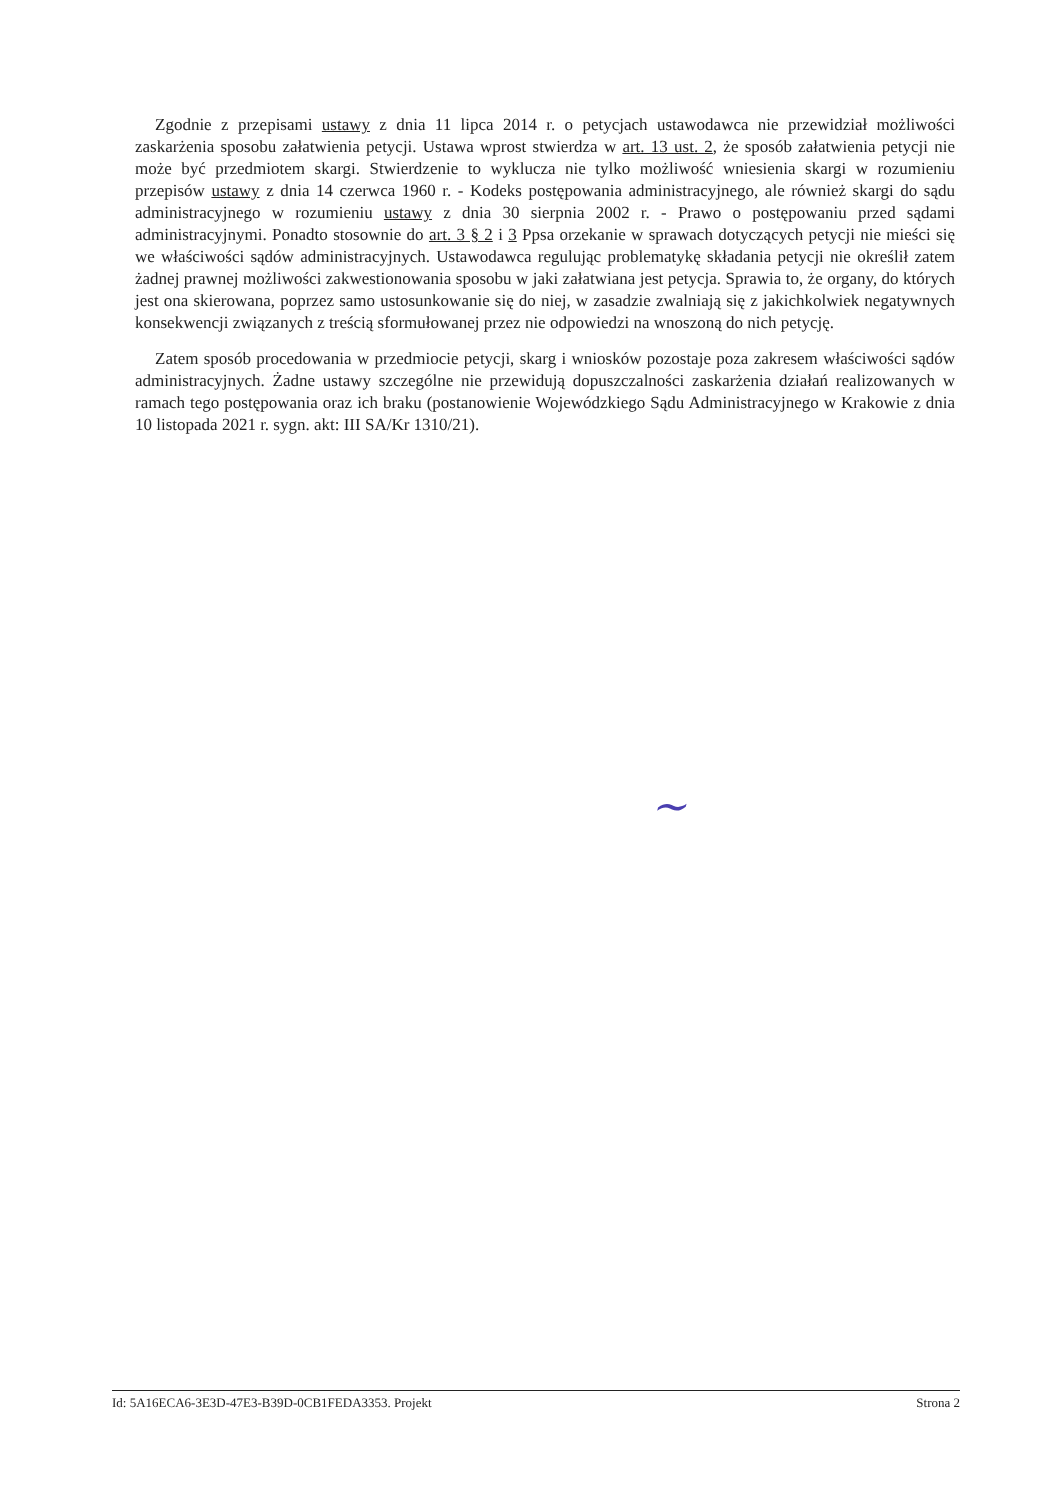Zgodnie z przepisami ustawy z dnia 11 lipca 2014 r. o petycjach ustawodawca nie przewidział możliwości zaskarżenia sposobu załatwienia petycji. Ustawa wprost stwierdza w art. 13 ust. 2, że sposób załatwienia petycji nie może być przedmiotem skargi. Stwierdzenie to wyklucza nie tylko możliwość wniesienia skargi w rozumieniu przepisów ustawy z dnia 14 czerwca 1960 r. - Kodeks postępowania administracyjnego, ale również skargi do sądu administracyjnego w rozumieniu ustawy z dnia 30 sierpnia 2002 r. - Prawo o postępowaniu przed sądami administracyjnymi. Ponadto stosownie do art. 3 § 2 i 3 Ppsa orzekanie w sprawach dotyczących petycji nie mieści się we właściwości sądów administracyjnych. Ustawodawca regulując problematykę składania petycji nie określił zatem żadnej prawnej możliwości zakwestionowania sposobu w jaki załatwiana jest petycja. Sprawia to, że organy, do których jest ona skierowana, poprzez samo ustosunkowanie się do niej, w zasadzie zwalniają się z jakichkolwiek negatywnych konsekwencji związanych z treścią sformułowanej przez nie odpowiedzi na wnoszoną do nich petycję.
Zatem sposób procedowania w przedmiocie petycji, skarg i wniosków pozostaje poza zakresem właściwości sądów administracyjnych. Żadne ustawy szczególne nie przewidują dopuszczalności zaskarżenia działań realizowanych w ramach tego postępowania oraz ich braku (postanowienie Wojewódzkiego Sądu Administracyjnego w Krakowie z dnia 10 listopada 2021 r. sygn. akt: III SA/Kr 1310/21).
~
Id: 5A16ECA6-3E3D-47E3-B39D-0CB1FEDA3353. Projekt Strona 2